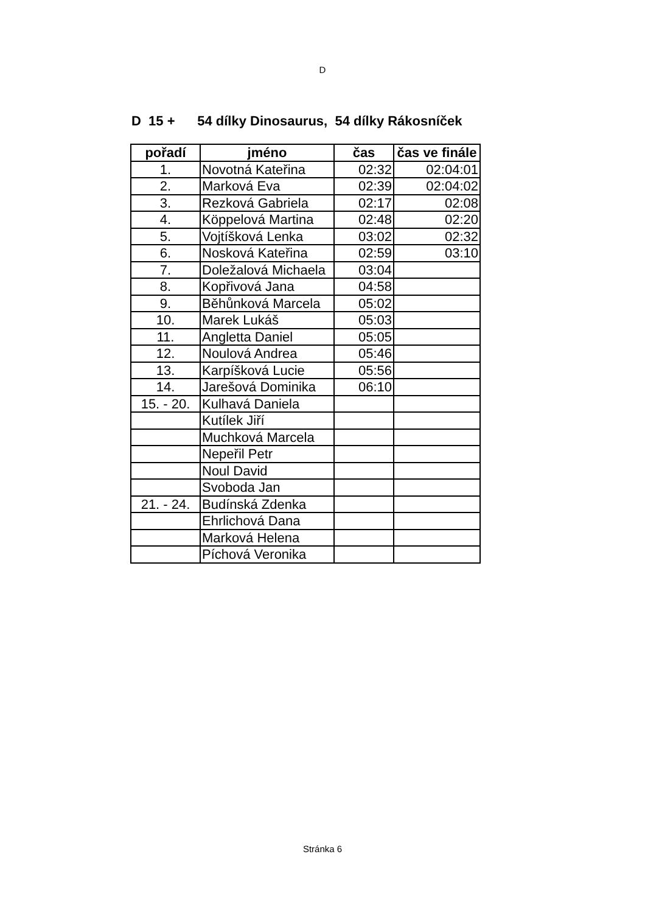D
D 15 + 54 dílky Dinosaurus, 54 dílky Rákosníček
| pořadí | jméno | čas | čas ve finále |
| --- | --- | --- | --- |
| 1. | Novotná Kateřina | 02:32 | 02:04:01 |
| 2. | Marková Eva | 02:39 | 02:04:02 |
| 3. | Rezková Gabriela | 02:17 | 02:08 |
| 4. | Köppelová Martina | 02:48 | 02:20 |
| 5. | Vojtíšková Lenka | 03:02 | 02:32 |
| 6. | Nosková Kateřina | 02:59 | 03:10 |
| 7. | Doležalová Michaela | 03:04 | |
| 8. | Kopřivová Jana | 04:58 | |
| 9. | Běhůnková Marcela | 05:02 | |
| 10. | Marek Lukáš | 05:03 | |
| 11. | Angletta Daniel | 05:05 | |
| 12. | Noulová Andrea | 05:46 | |
| 13. | Karpíšková Lucie | 05:56 | |
| 14. | Jarešová Dominika | 06:10 | |
| 15. - 20. | Kulhavá Daniela | | |
| | Kutílek Jiří | | |
| | Muchková Marcela | | |
| | Nepeřil Petr | | |
| | Noul David | | |
| | Svoboda Jan | | |
| 21. - 24. | Budínská Zdenka | | |
| | Ehrlichová Dana | | |
| | Marková Helena | | |
| | Píchová Veronika | | |
Stránka 6